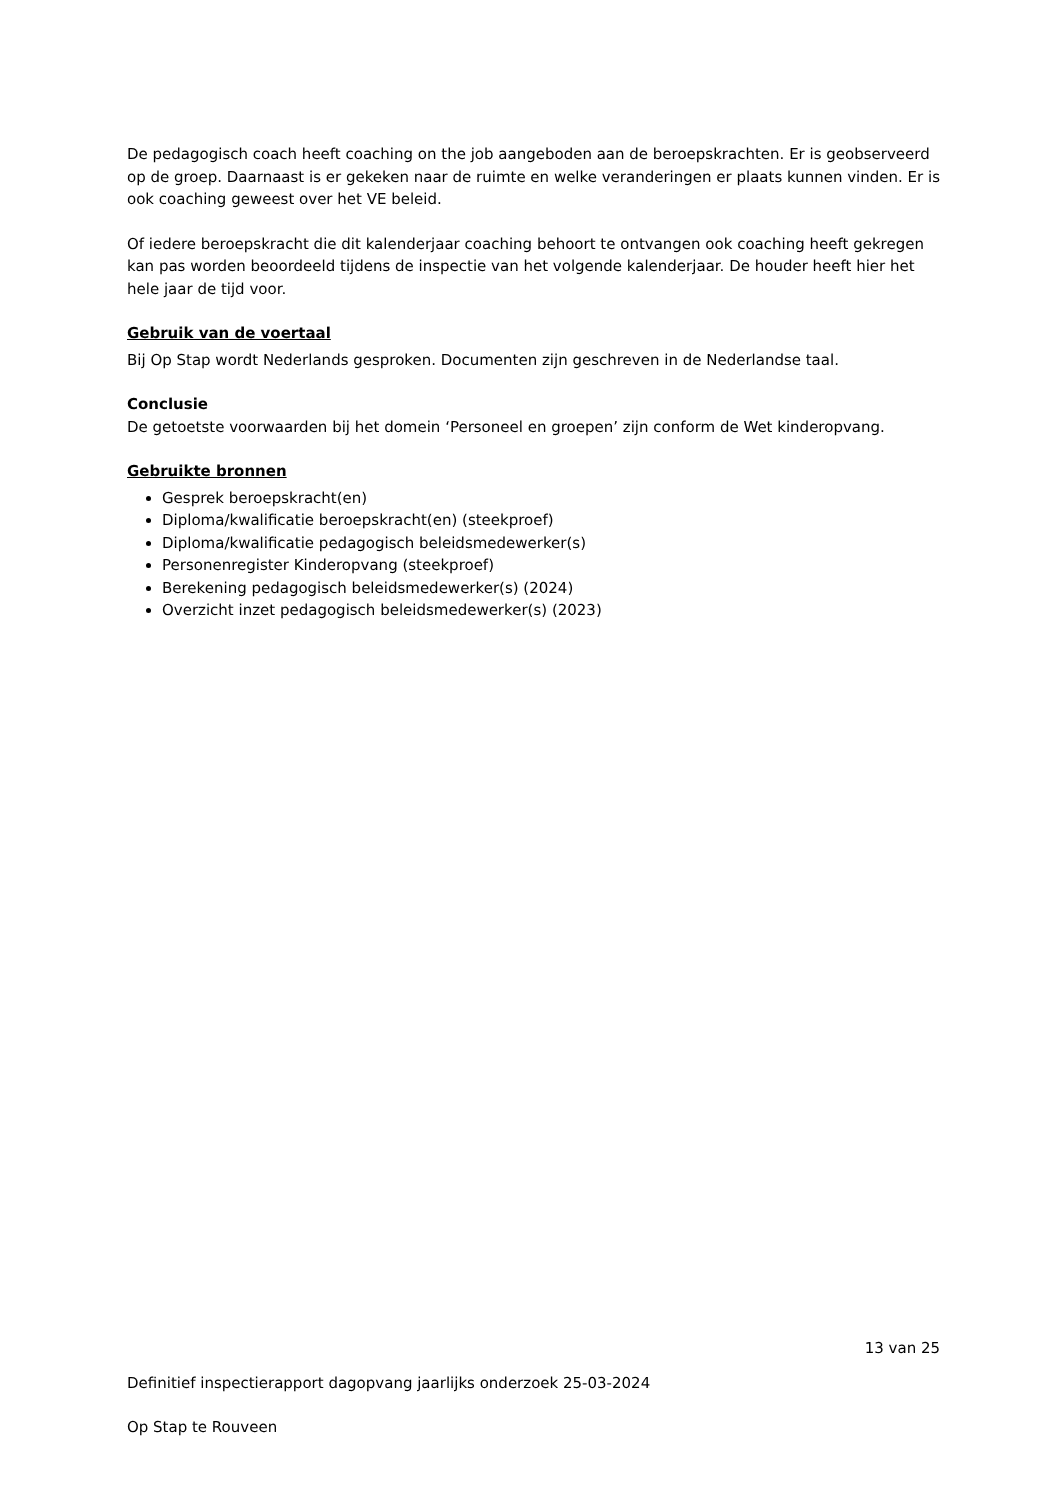De pedagogisch coach heeft coaching on the job aangeboden aan de beroepskrachten. Er is geobserveerd op de groep. Daarnaast is er gekeken naar de ruimte en welke veranderingen er plaats kunnen vinden. Er is ook coaching geweest over het VE beleid.
Of iedere beroepskracht die dit kalenderjaar coaching behoort te ontvangen ook coaching heeft gekregen kan pas worden beoordeeld tijdens de inspectie van het volgende kalenderjaar. De houder heeft hier het hele jaar de tijd voor.
Gebruik van de voertaal
Bij Op Stap wordt Nederlands gesproken. Documenten zijn geschreven in de Nederlandse taal.
Conclusie
De getoetste voorwaarden bij het domein ‘Personeel en groepen’ zijn conform de Wet kinderopvang.
Gebruikte bronnen
Gesprek beroepskracht(en)
Diploma/kwalificatie beroepskracht(en) (steekproef)
Diploma/kwalificatie pedagogisch beleidsmedewerker(s)
Personenregister Kinderopvang (steekproef)
Berekening pedagogisch beleidsmedewerker(s) (2024)
Overzicht inzet pedagogisch beleidsmedewerker(s) (2023)
13 van 25
Definitief inspectierapport dagopvang jaarlijks onderzoek 25-03-2024
Op Stap te Rouveen